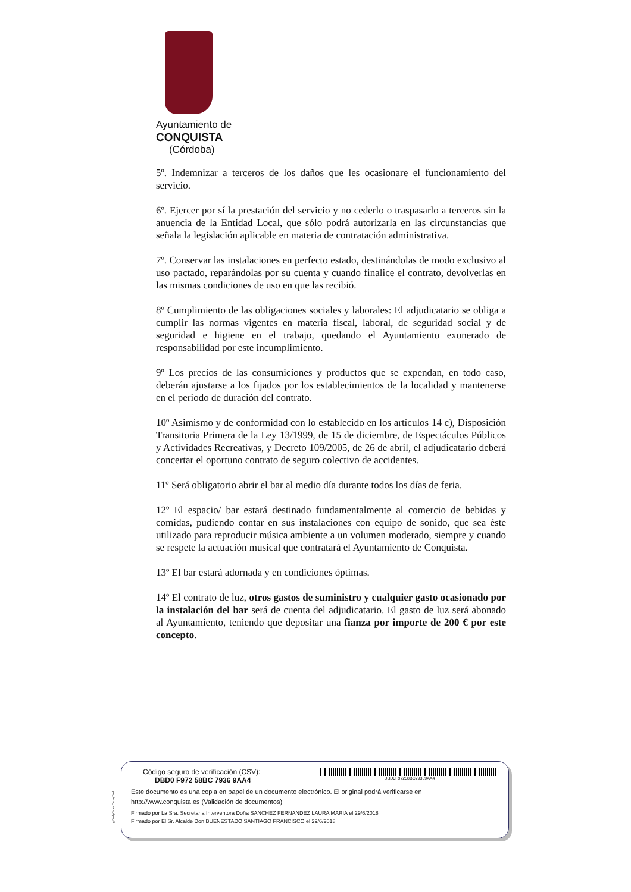Ayuntamiento de
CONQUISTA
(Córdoba)
5º. Indemnizar a terceros de los daños que les ocasionare el funcionamiento del servicio.
6º. Ejercer por sí la prestación del servicio y no cederlo o traspasarlo a terceros sin la anuencia de la Entidad Local, que sólo podrá autorizarla en las circunstancias que señala la legislación aplicable en materia de contratación administrativa.
7º. Conservar las instalaciones en perfecto estado, destinándolas de modo exclusivo al uso pactado, reparándolas por su cuenta y cuando finalice el contrato, devolverlas en las mismas condiciones de uso en que las recibió.
8º Cumplimiento de las obligaciones sociales y laborales: El adjudicatario se obliga a cumplir las normas vigentes en materia fiscal, laboral, de seguridad social y de seguridad e higiene en el trabajo, quedando el Ayuntamiento exonerado de responsabilidad por este incumplimiento.
9º Los precios de las consumiciones y productos que se expendan, en todo caso, deberán ajustarse a los fijados por los establecimientos de la localidad y mantenerse en el periodo de duración del contrato.
10º Asimismo y de conformidad con lo establecido en los artículos 14 c), Disposición Transitoria Primera de la Ley 13/1999, de 15 de diciembre, de Espectáculos Públicos y Actividades Recreativas, y Decreto 109/2005, de 26 de abril, el adjudicatario deberá concertar el oportuno contrato de seguro colectivo de accidentes.
11º Será obligatorio abrir el bar al medio día durante todos los días de feria.
12º El espacio/ bar estará destinado fundamentalmente al comercio de bebidas y comidas, pudiendo contar en sus instalaciones con equipo de sonido, que sea éste utilizado para reproducir música ambiente a un volumen moderado, siempre y cuando se respete la actuación musical que contratará el Ayuntamiento de Conquista.
13º El bar estará adornada y en condiciones óptimas.
14º El contrato de luz, otros gastos de suministro y cualquier gasto ocasionado por la instalación del bar será de cuenta del adjudicatario. El gasto de luz será abonado al Ayuntamiento, teniendo que depositar una fianza por importe de 200 € por este concepto.
pie_firma_corto_dipu_01
Código seguro de verificación (CSV):
DBD0 F972 58BC 7936 9AA4
DBD0F97258BC79369AA4
Este documento es una copia en papel de un documento electrónico. El original podrá verificarse en
http://www.conquista.es (Validación de documentos)
Firmado por La Sra. Secretaria Interventora Doña SANCHEZ FERNANDEZ LAURA MARIA el 29/6/2018
Firmado por El Sr. Alcalde Don BUENESTADO SANTIAGO FRANCISCO el 29/6/2018